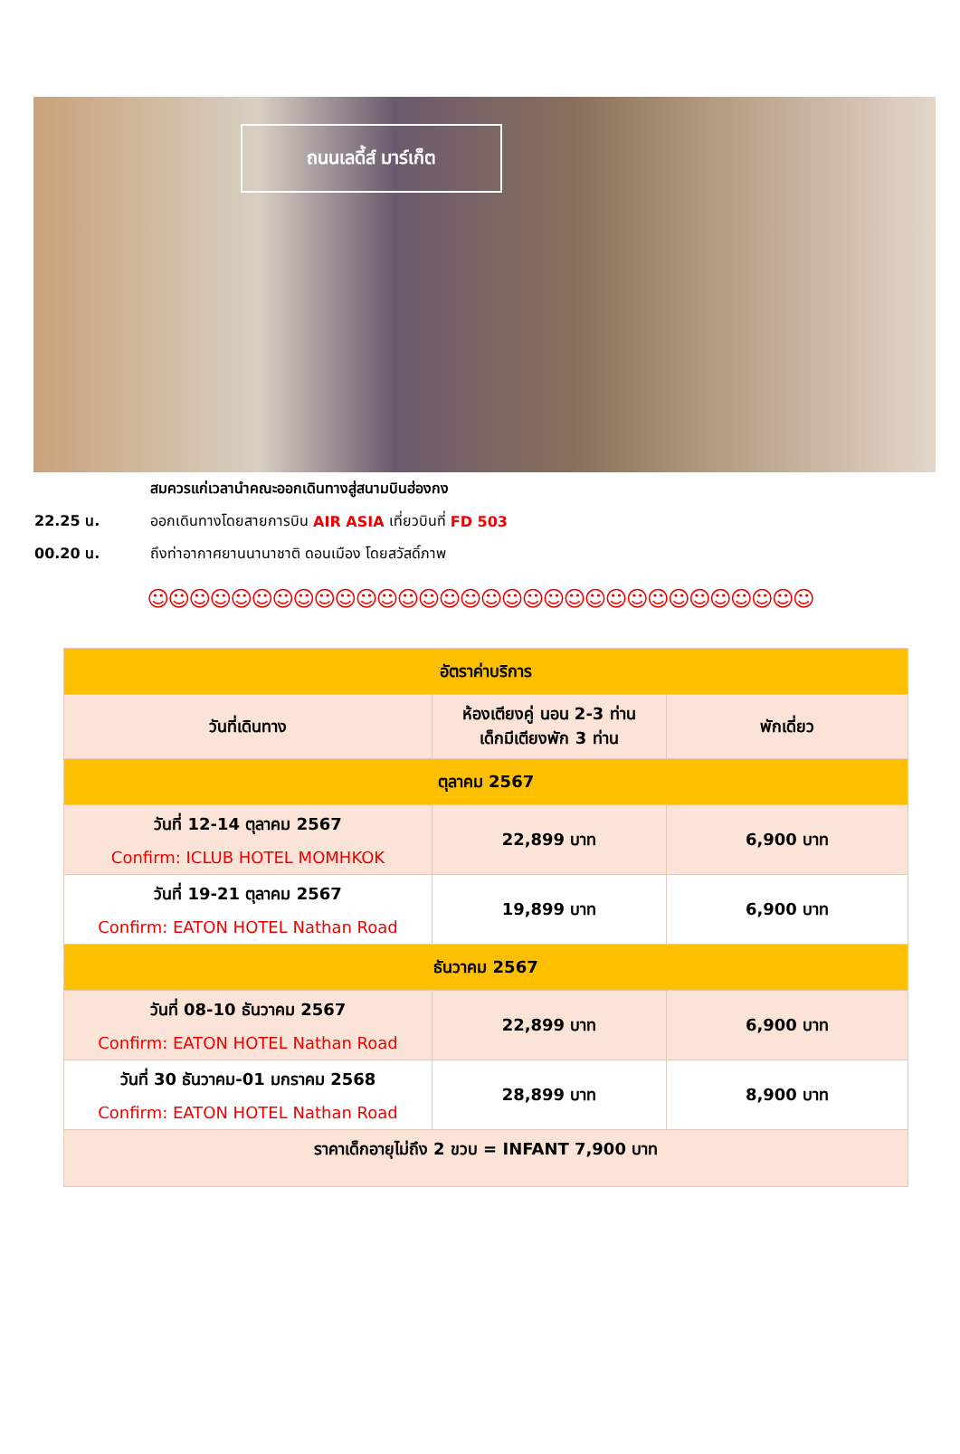ถนนเลดี้ส์ มาร์เก็ต
สมควรแก่เวลานำคณะออกเดินทางสู่สนามบินฮ่องกง
22.25 น. ออกเดินทางโดยสายการบิน AIR ASIA เที่ยวบินที่ FD 503
00.20 น. ถึงท่าอากาศยานนานาชาติ ดอนเมือง โดยสวัสดิ์ภาพ
☺☺☺☺☺☺☺☺☺☺☺☺☺☺☺☺☺☺☺☺☺☺☺☺☺☺☺☺☺☺☺☺
| อัตราค่าบริการ | | |
| --- | --- | --- |
| วันที่เดินทาง | ห้องเตียงคู่ นอน 2-3 ท่าน เด็กมีเตียงพัก 3 ท่าน | พักเดี่ยว |
| ตุลาคม 2567 | | |
| วันที่ 12-14 ตุลาคม 2567 Confirm: ICLUB HOTEL MOMHKOK | 22,899 บาท | 6,900 บาท |
| วันที่ 19-21 ตุลาคม 2567 Confirm: EATON HOTEL Nathan Road | 19,899 บาท | 6,900 บาท |
| ธันวาคม 2567 | | |
| วันที่ 08-10 ธันวาคม 2567 Confirm: EATON HOTEL Nathan Road | 22,899 บาท | 6,900 บาท |
| วันที่ 30 ธันวาคม-01 มกราคม 2568 Confirm: EATON HOTEL Nathan Road | 28,899 บาท | 8,900 บาท |
| ราคาเด็กอายุไม่ถึง 2 ขวบ = INFANT 7,900 บาท | | |